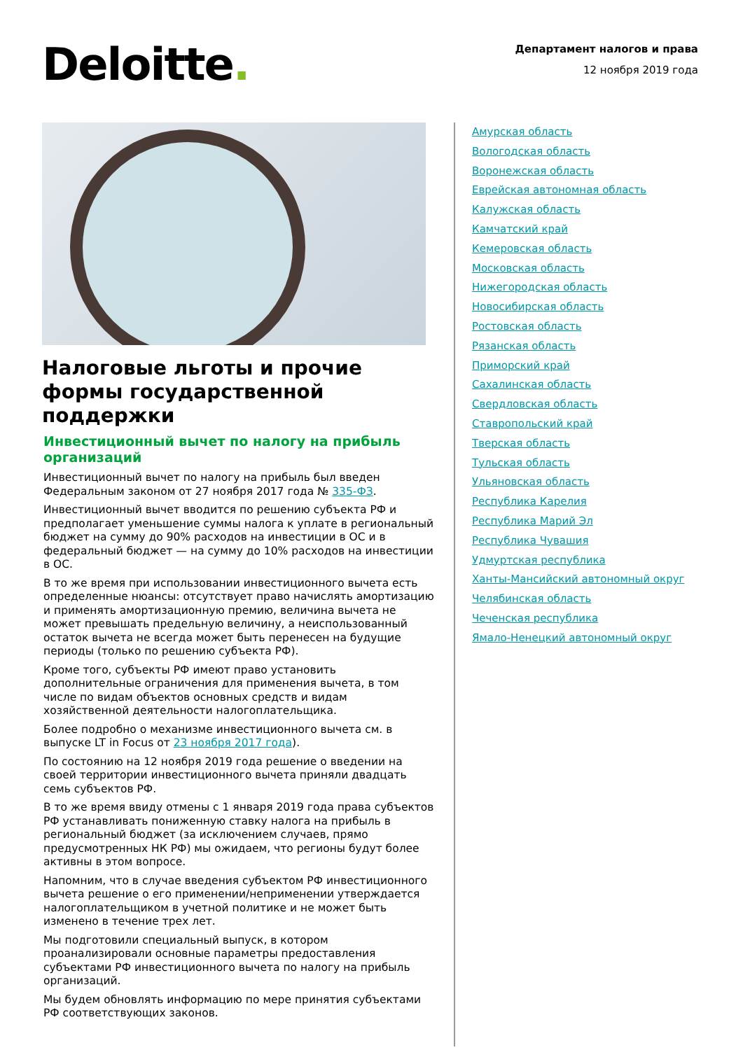Deloitte.
Департамент налогов и права
12 ноября 2019 года
Налоговые льготы и прочие формы государственной поддержки
Инвестиционный вычет по налогу на прибыль организаций
Инвестиционный вычет по налогу на прибыль был введен Федеральным законом от 27 ноября 2017 года № 335-ФЗ.
Инвестиционный вычет вводится по решению субъекта РФ и предполагает уменьшение суммы налога к уплате в региональный бюджет на сумму до 90% расходов на инвестиции в ОС и в федеральный бюджет — на сумму до 10% расходов на инвестиции в ОС.
В то же время при использовании инвестиционного вычета есть определенные нюансы: отсутствует право начислять амортизацию и применять амортизационную премию, величина вычета не может превышать предельную величину, а неиспользованный остаток вычета не всегда может быть перенесен на будущие периоды (только по решению субъекта РФ).
Кроме того, субъекты РФ имеют право установить дополнительные ограничения для применения вычета, в том числе по видам объектов основных средств и видам хозяйственной деятельности налогоплательщика.
Более подробно о механизме инвестиционного вычета см. в выпуске LT in Focus от 23 ноября 2017 года).
По состоянию на 12 ноября 2019 года решение о введении на своей территории инвестиционного вычета приняли двадцать семь субъектов РФ.
В то же время ввиду отмены с 1 января 2019 года права субъектов РФ устанавливать пониженную ставку налога на прибыль в региональный бюджет (за исключением случаев, прямо предусмотренных НК РФ) мы ожидаем, что регионы будут более активны в этом вопросе.
Напомним, что в случае введения субъектом РФ инвестиционного вычета решение о его применении/неприменении утверждается налогоплательщиком в учетной политике и не может быть изменено в течение трех лет.
Мы подготовили специальный выпуск, в котором проанализировали основные параметры предоставления субъектами РФ инвестиционного вычета по налогу на прибыль организаций.
Мы будем обновлять информацию по мере принятия субъектами РФ соответствующих законов.
Амурская область
Вологодская область
Воронежская область
Еврейская автономная область
Калужская область
Камчатский край
Кемеровская область
Московская область
Нижегородская область
Новосибирская область
Ростовская область
Рязанская область
Приморский край
Сахалинская область
Свердловская область
Ставропольский край
Тверская область
Тульская область
Ульяновская область
Республика Карелия
Республика Марий Эл
Республика Чувашия
Удмуртская республика
Ханты-Мансийский автономный округ
Челябинская область
Чеченская республика
Ямало-Ненецкий автономный округ